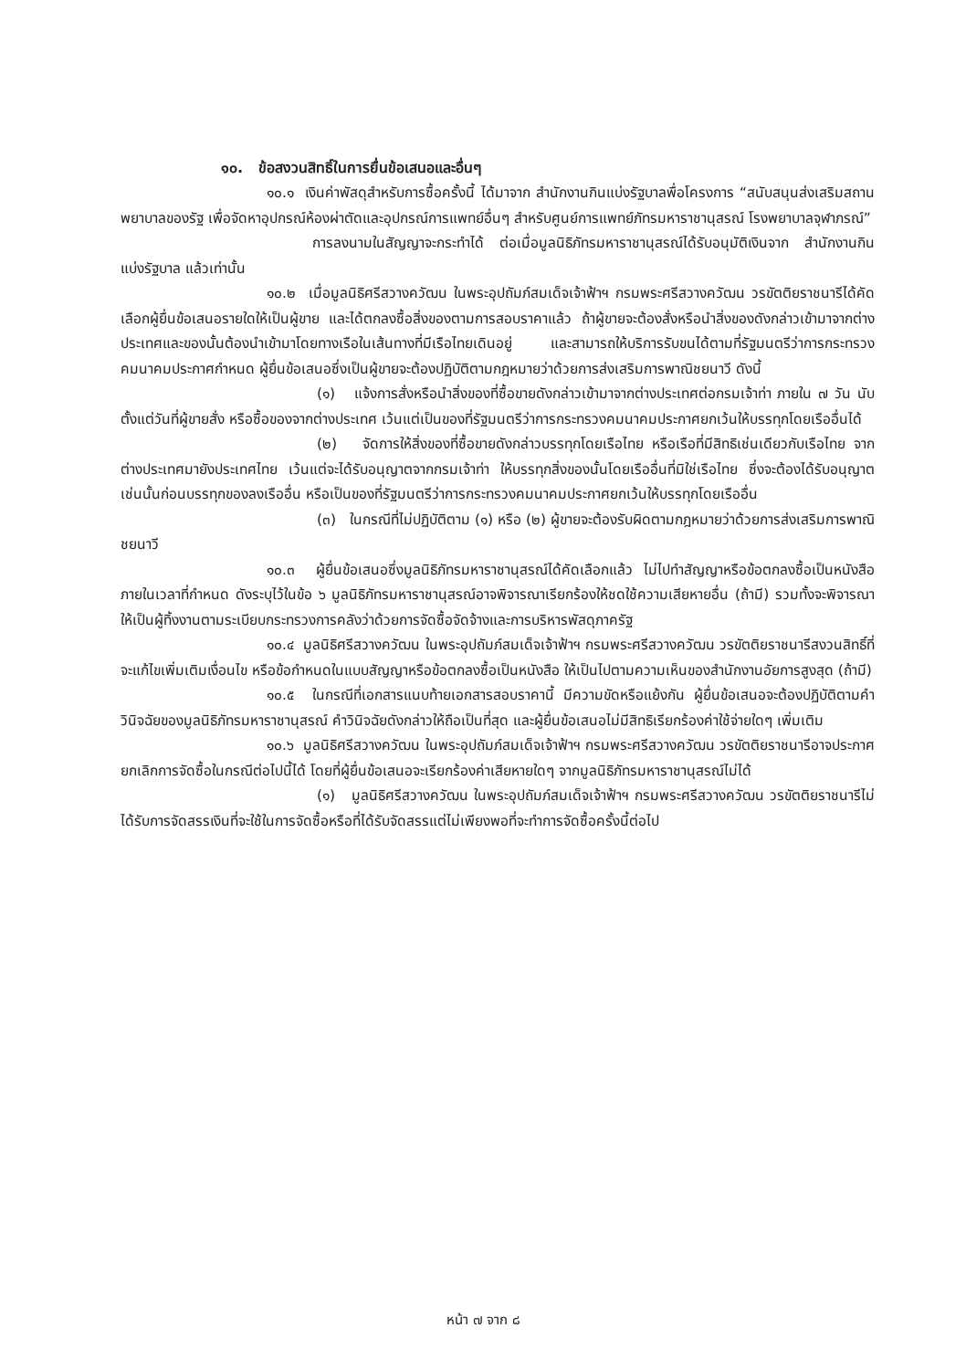๑๐. ข้อสงวนสิทธิ์ในการยื่นข้อเสนอและอื่นๆ
๑๐.๑ เงินค่าพัสดุสำหรับการซื้อครั้งนี้ ได้มาจาก สำนักงานกินแบ่งรัฐบาลพื่อโครงการ “สนับสนุนส่งเสริมสถานพยาบาลของรัฐ เพื่อจัดหาอุปกรณ์ห้องผ่าตัดและอุปกรณ์การแพทย์อื่นๆ สำหรับศูนย์การแพทย์ภัทรมหาราชานุสรณ์ โรงพยาบาลจุฬาภรณ์”
การลงนามในสัญญาจะกระทำได้ ต่อเมื่อมูลนิธิภัทรมหาราชานุสรณ์ได้รับอนุมัติเงินจาก สำนักงานกินแบ่งรัฐบาล แล้วเท่านั้น
๑๐.๒ เมื่อมูลนิธิศรีสวางควัฒน ในพระอุปถัมภ์สมเด็จเจ้าฟ้าฯ กรมพระศรีสวางควัฒน วรขัตติยราชนารีได้คัดเลือกผู้ยื่นข้อเสนอรายใดให้เป็นผู้ขาย และได้ตกลงซื้อสิ่งของตามการสอบราคาแล้ว ถ้าผู้ขายจะต้องสั่งหรือนำสิ่งของดังกล่าวเข้ามาจากต่างประเทศและของนั้นต้องนำเข้ามาโดยทางเรือในเส้นทางที่มีเรือไทยเดินอยู่ และสามารถให้บริการรับขนได้ตามที่รัฐมนตรีว่าการกระทรวงคมนาคมประกาศกำหนด ผู้ยื่นข้อเสนอซึ่งเป็นผู้ขายจะต้องปฏิบัติตามกฎหมายว่าด้วยการส่งเสริมการพาณิชยนาวี ดังนี้
(๑) แจ้งการสั่งหรือนำสิ่งของที่ซื้อขายดังกล่าวเข้ามาจากต่างประเทศต่อกรมเจ้าท่า ภายใน ๗ วัน นับตั้งแต่วันที่ผู้ขายสั่ง หรือซื้อของจากต่างประเทศ เว้นแต่เป็นของที่รัฐมนตรีว่าการกระทรวงคมนาคมประกาศยกเว้นให้บรรทุกโดยเรืออื่นได้
(๒) จัดการให้สิ่งของที่ซื้อขายดังกล่าวบรรทุกโดยเรือไทย หรือเรือที่มีสิทธิเช่นเดียวกับเรือไทย จากต่างประเทศมายังประเทศไทย เว้นแต่จะได้รับอนุญาตจากกรมเจ้าท่า ให้บรรทุกสิ่งของนั้นโดยเรืออื่นที่มิใช่เรือไทย ซึ่งจะต้องได้รับอนุญาตเช่นนั้นก่อนบรรทุกของลงเรืออื่น หรือเป็นของที่รัฐมนตรีว่าการกระทรวงคมนาคมประกาศยกเว้นให้บรรทุกโดยเรืออื่น
(๓) ในกรณีที่ไม่ปฏิบัติตาม (๑) หรือ (๒) ผู้ขายจะต้องรับผิดตามกฎหมายว่าด้วยการส่งเสริมการพาณิชยนาวี
๑๐.๓ ผู้ยื่นข้อเสนอซึ่งมูลนิธิภัทรมหาราชานุสรณ์ได้คัดเลือกแล้ว ไม่ไปทำสัญญาหรือข้อตกลงซื้อเป็นหนังสือภายในเวลาที่กำหนด ดังระบุไว้ในข้อ ๖ มูลนิธิภัทรมหาราชานุสรณ์อาจพิจารณาเรียกร้องให้ชดใช้ความเสียหายอื่น (ถ้ามี) รวมทั้งจะพิจารณาให้เป็นผู้ทิ้งงานตามระเบียบกระทรวงการคลังว่าด้วยการจัดซื้อจัดจ้างและการบริหารพัสดุภาครัฐ
๑๐.๔ มูลนิธิศรีสวางควัฒน ในพระอุปถัมภ์สมเด็จเจ้าฟ้าฯ กรมพระศรีสวางควัฒน วรขัตติยราชนารีสงวนสิทธิ์ที่จะแก้ไขเพิ่มเติมเงื่อนไข หรือข้อกำหนดในแบบสัญญาหรือข้อตกลงซื้อเป็นหนังสือ ให้เป็นไปตามความเห็นของสำนักงานอัยการสูงสุด (ถ้ามี)
๑๐.๕ ในกรณีที่เอกสารแนบท้ายเอกสารสอบราคานี้ มีความขัดหรือแย้งกัน ผู้ยื่นข้อเสนอจะต้องปฏิบัติตามคำวินิจฉัยของมูลนิธิภัทรมหาราชานุสรณ์ คำวินิจฉัยดังกล่าวให้ถือเป็นที่สุด และผู้ยื่นข้อเสนอไม่มีสิทธิเรียกร้องค่าใช้จ่ายใดๆ เพิ่มเติม
๑๐.๖ มูลนิธิศรีสวางควัฒน ในพระอุปถัมภ์สมเด็จเจ้าฟ้าฯ กรมพระศรีสวางควัฒน วรขัตติยราชนารีอาจประกาศยกเลิกการจัดซื้อในกรณีต่อไปนี้ได้ โดยที่ผู้ยื่นข้อเสนอจะเรียกร้องค่าเสียหายใดๆ จากมูลนิธิภัทรมหาราชานุสรณ์ไม่ได้
(๑) มูลนิธิศรีสวางควัฒน ในพระอุปถัมภ์สมเด็จเจ้าฟ้าฯ กรมพระศรีสวางควัฒน วรขัตติยราชนารีไม่ได้รับการจัดสรรเงินที่จะใช้ในการจัดซื้อหรือที่ได้รับจัดสรรแต่ไม่เพียงพอที่จะทำการจัดซื้อครั้งนี้ต่อไป
หน้า ๗ จาก ๘